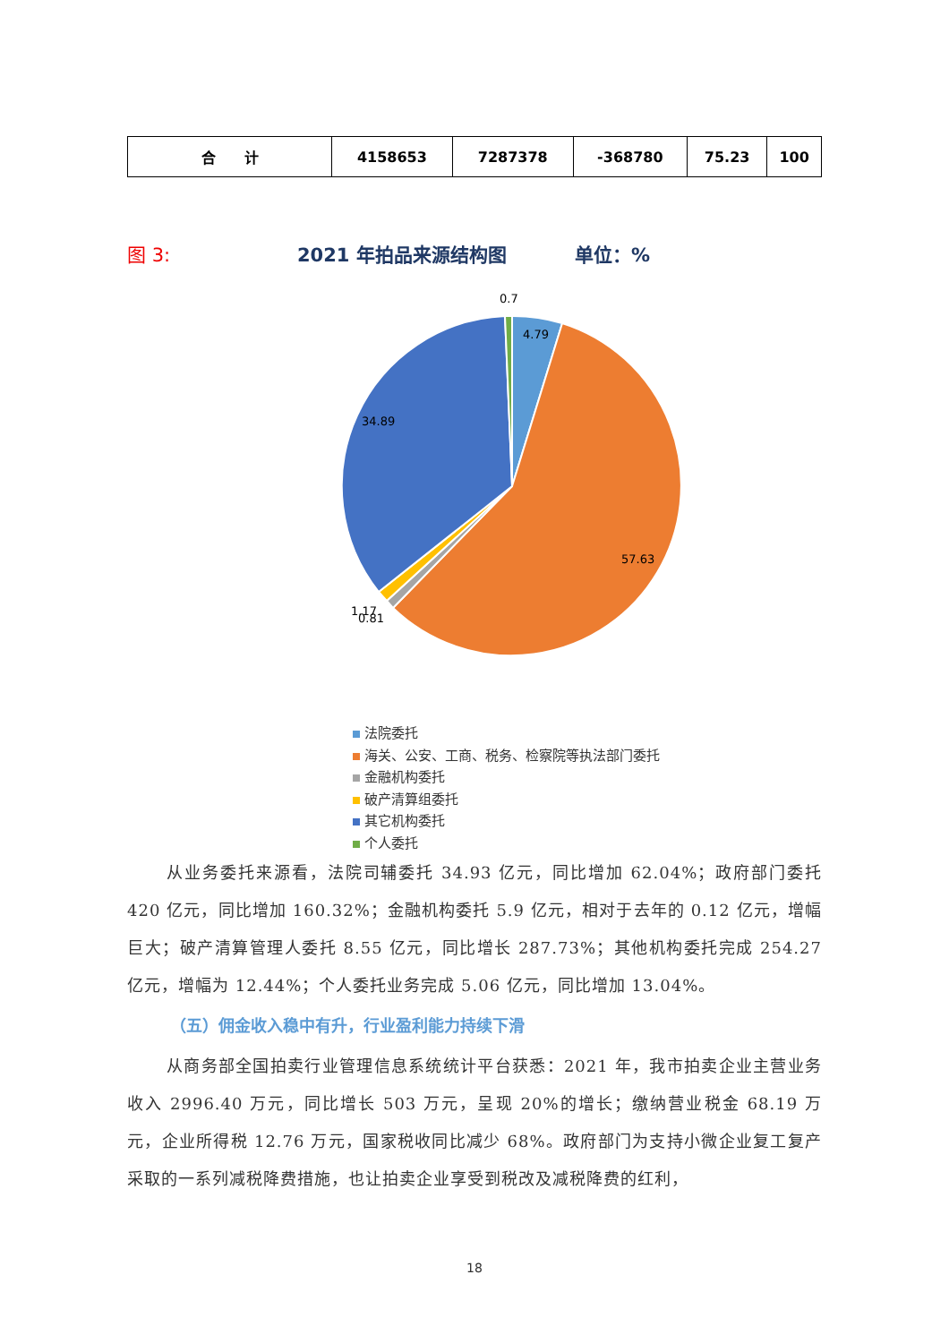| 合 计 | 4158653 | 7287378 | -368780 | 75.23 | 100 |
图 3: 2021 年拍品来源结构图 单位：%
0.7
4.79
34.89
57.63
1.17
0.81
法院委托
海关、公安、工商、税务、检察院等执法部门委托
金融机构委托
破产清算组委托
其它机构委托
个人委托
从业务委托来源看，法院司辅委托 34.93 亿元，同比增加 62.04%；政府部门委托 420 亿元，同比增加 160.32%；金融机构委托 5.9 亿元，相对于去年的 0.12 亿元，增幅巨大；破产清算管理人委托 8.55 亿元，同比增长 287.73%；其他机构委托完成 254.27 亿元，增幅为 12.44%；个人委托业务完成 5.06 亿元，同比增加 13.04%。
（五）佣金收入稳中有升，行业盈利能力持续下滑
从商务部全国拍卖行业管理信息系统统计平台获悉：2021 年，我市拍卖企业主营业务收入 2996.40 万元，同比增长 503 万元，呈现 20%的增长；缴纳营业税金 68.19 万元，企业所得税 12.76 万元，国家税收同比减少 68%。政府部门为支持小微企业复工复产采取的一系列减税降费措施，也让拍卖企业享受到税改及减税降费的红利，
18